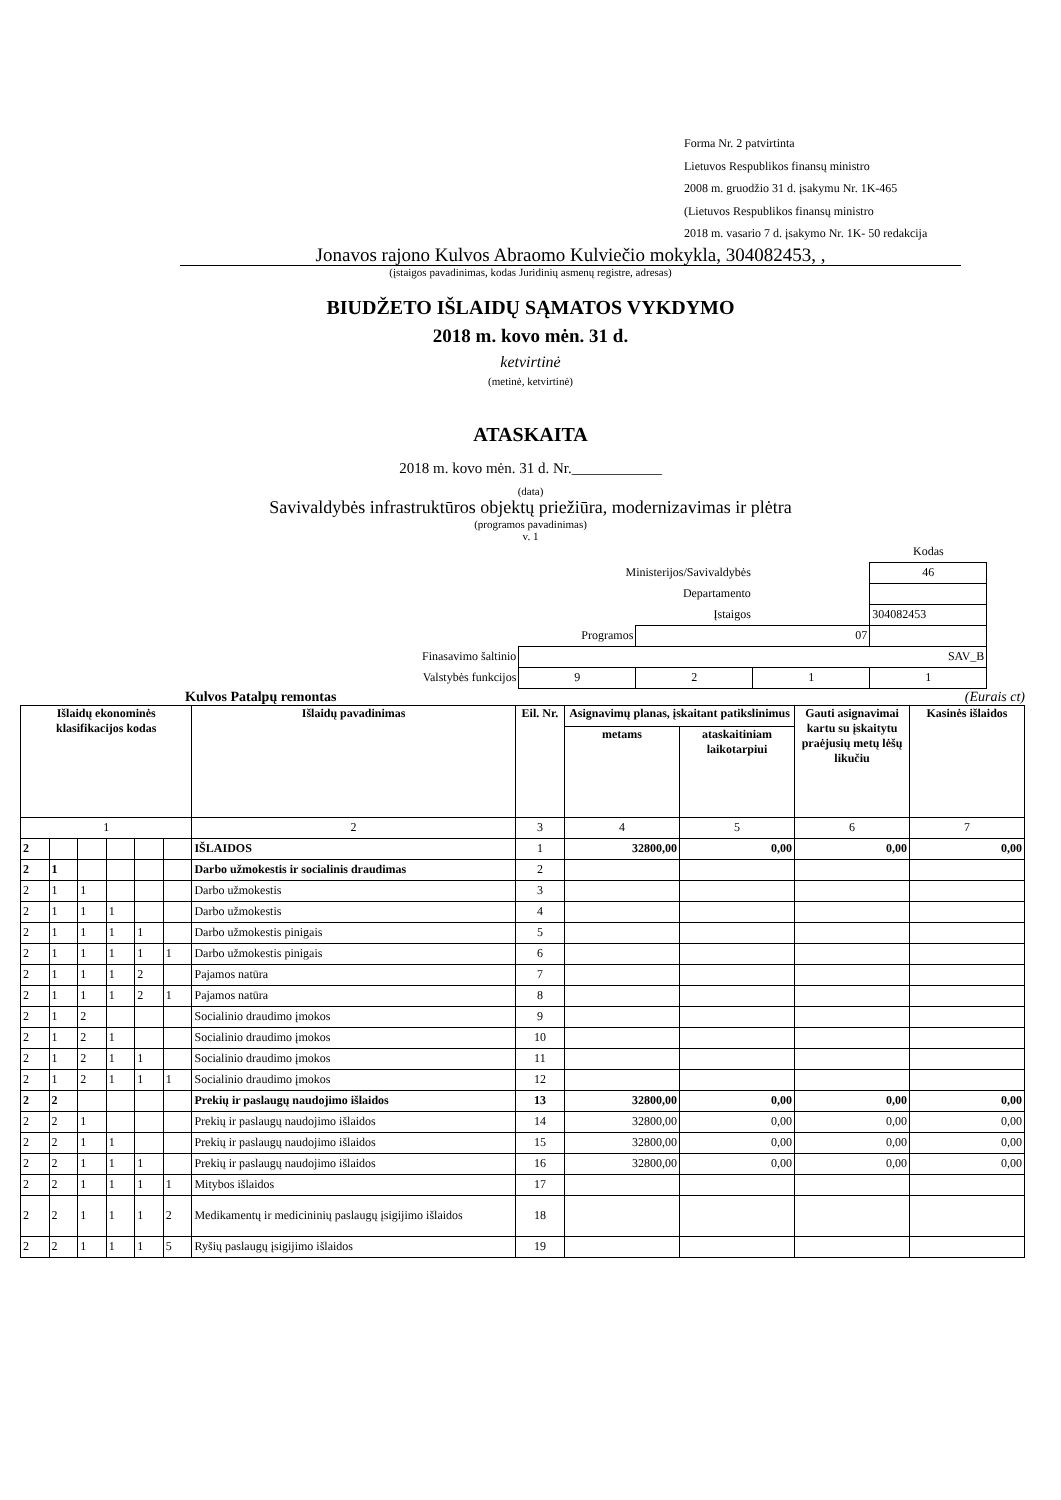Forma Nr. 2 patvirtinta
Lietuvos Respublikos finansų ministro
2008 m. gruodžio 31 d. įsakymu Nr. 1K-465
(Lietuvos Respublikos finansų ministro
2018 m. vasario 7 d. įsakymo Nr. 1K- 50 redakcija
Jonavos rajono Kulvos Abraomo Kulviečio mokykla, 304082453, ,
(įstaigos pavadinimas, kodas Juridinių asmenų registre, adresas)
BIUDŽETO IŠLAIDŲ SĄMATOS VYKDYMO
2018 m. kovo mėn. 31 d.
ketvirtinė
(metinė, ketvirtinė)
ATASKAITA
2018 m. kovo mėn. 31 d. Nr.____________
(data)
Savivaldybės infrastruktūros objektų priežiūra, modernizavimas ir plėtra
(programos pavadinimas)
v. 1
| | | | | Kodas |
| Ministerijos/Savivaldybės | | | | 46 |
| Departamento | | | | |
| Įstaigos | | | | 304082453 |
| Programos | | 07 | | |
| Finasavimo šaltinio | SAV_B | | | |
| Valstybės funkcijos | 9 | 2 | 1 | 1 |
Kulvos Patalpų remontas (Eurais ct)
| Išlaidų ekonominės klasifikacijos kodas | | | | | | Išlaidų pavadinimas | Eil. Nr. | Asignavimų planas, įskaitant patikslinimus | | Gauti asignavimai kartu su įskaitytu praėjusių metų lėšų likučiu | Kasinės išlaidos |
| --- | --- | --- | --- | --- | --- | --- | --- | --- | --- | --- | --- |
| | | | | | | | | metams | ataskaitiniam laikotarpiui | | |
| 1 | | | | | | 2 | 3 | 4 | 5 | 6 | 7 |
| 2 | | | | | | IŠLAIDOS | 1 | 32800,00 | 0,00 | 0,00 | 0,00 |
| 2 | 1 | | | | | Darbo užmokestis ir socialinis draudimas | 2 | | | | |
| 2 | 1 | 1 | | | | Darbo užmokestis | 3 | | | | |
| 2 | 1 | 1 | 1 | | | Darbo užmokestis | 4 | | | | |
| 2 | 1 | 1 | 1 | 1 | | Darbo užmokestis pinigais | 5 | | | | |
| 2 | 1 | 1 | 1 | 1 | 1 | Darbo užmokestis pinigais | 6 | | | | |
| 2 | 1 | 1 | 1 | 2 | | Pajamos natūra | 7 | | | | |
| 2 | 1 | 1 | 1 | 2 | 1 | Pajamos natūra | 8 | | | | |
| 2 | 1 | 2 | | | | Socialinio draudimo įmokos | 9 | | | | |
| 2 | 1 | 2 | 1 | | | Socialinio draudimo įmokos | 10 | | | | |
| 2 | 1 | 2 | 1 | 1 | | Socialinio draudimo įmokos | 11 | | | | |
| 2 | 1 | 2 | 1 | 1 | 1 | Socialinio draudimo įmokos | 12 | | | | |
| 2 | 2 | | | | | Prekių ir paslaugų naudojimo išlaidos | 13 | 32800,00 | 0,00 | 0,00 | 0,00 |
| 2 | 2 | 1 | | | | Prekių ir paslaugų naudojimo išlaidos | 14 | 32800,00 | 0,00 | 0,00 | 0,00 |
| 2 | 2 | 1 | 1 | | | Prekių ir paslaugų naudojimo išlaidos | 15 | 32800,00 | 0,00 | 0,00 | 0,00 |
| 2 | 2 | 1 | 1 | 1 | | Prekių ir paslaugų naudojimo išlaidos | 16 | 32800,00 | 0,00 | 0,00 | 0,00 |
| 2 | 2 | 1 | 1 | 1 | 1 | Mitybos išlaidos | 17 | | | | |
| 2 | 2 | 1 | 1 | 1 | 2 | Medikamentų ir medicininių paslaugų įsigijimo išlaidos | 18 | | | | |
| 2 | 2 | 1 | 1 | 1 | 5 | Ryšių paslaugų įsigijimo išlaidos | 19 | | | | |